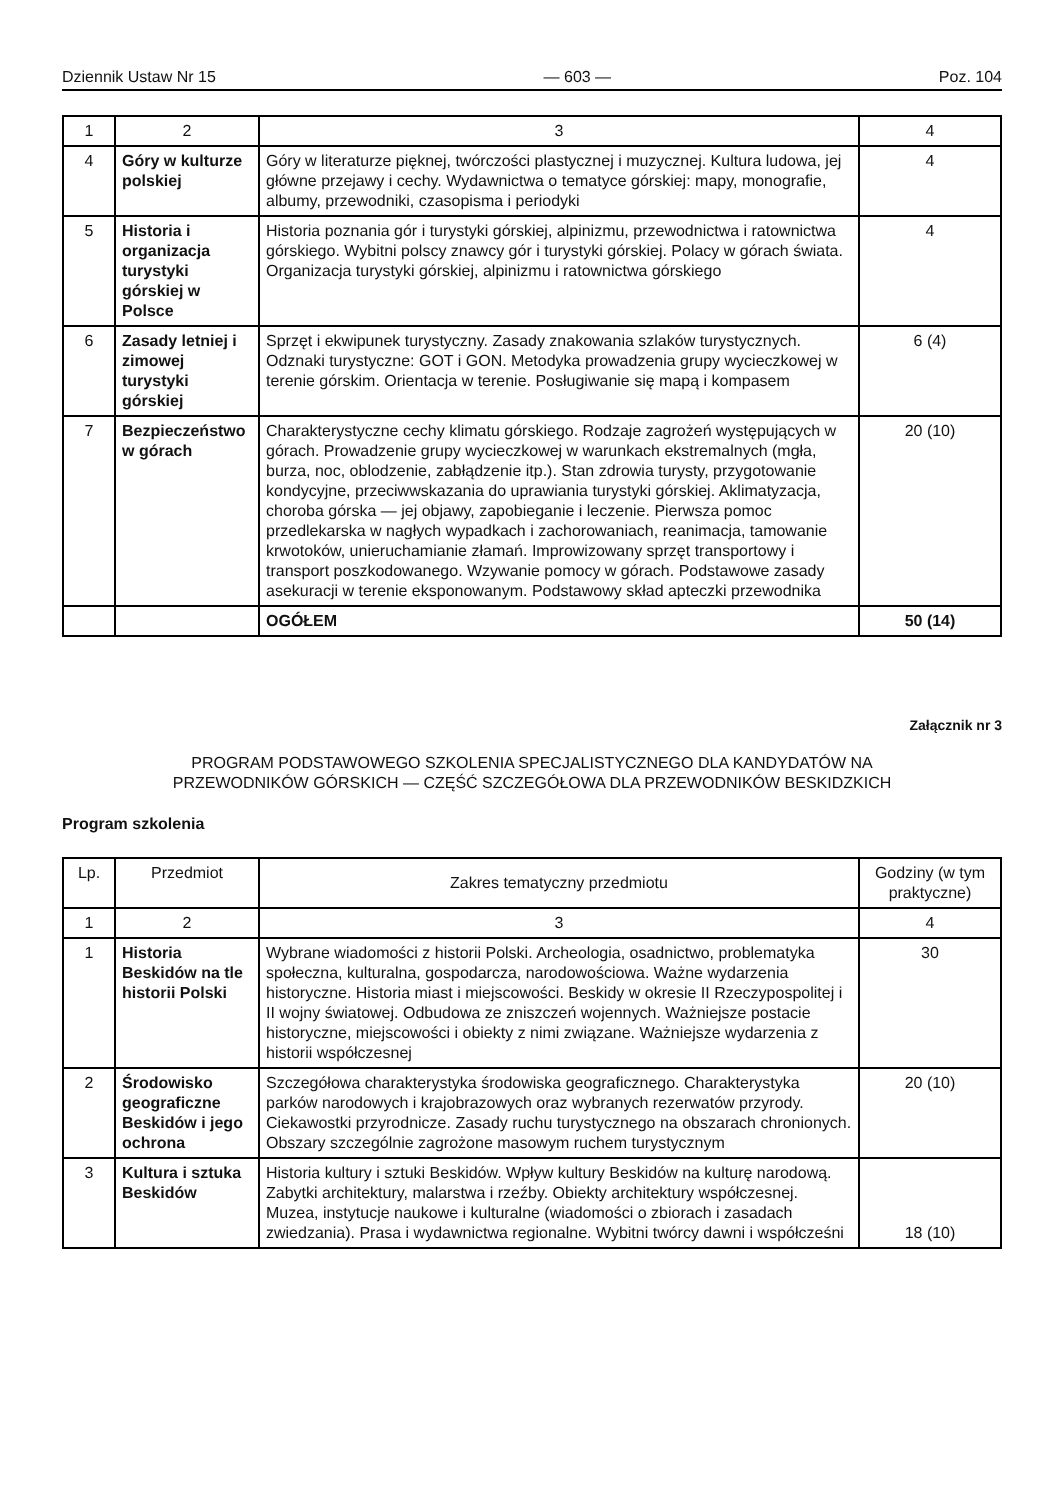Dziennik Ustaw Nr 15 — 603 — Poz. 104
| 1 | 2 | 3 | 4 |
| 4 | Góry w kulturze polskiej | Góry w literaturze pięknej, twórczości plastycznej i muzycznej. Kultura ludowa, jej główne przejawy i cechy. Wydawnictwa o tematyce górskiej: mapy, monografie, albumy, przewodniki, czasopisma i periodyki | 4 |
| 5 | Historia i organizacja turystyki górskiej w Polsce | Historia poznania gór i turystyki górskiej, alpinizmu, przewodnictwa i ratownictwa górskiego. Wybitni polscy znawcy gór i turystyki górskiej. Polacy w górach świata. Organizacja turystyki górskiej, alpinizmu i ratownictwa górskiego | 4 |
| 6 | Zasady letniej i zimowej turystyki górskiej | Sprzęt i ekwipunek turystyczny. Zasady znakowania szlaków turystycznych. Odznaki turystyczne: GOT i GON. Metodyka prowadzenia grupy wycieczkowej w terenie górskim. Orientacja w terenie. Posługiwanie się mapą i kompasem | 6 (4) |
| 7 | Bezpieczeństwo w górach | Charakterystyczne cechy klimatu górskiego. Rodzaje zagrożeń występujących w górach. Prowadzenie grupy wycieczkowej w warunkach ekstremalnych (mgła, burza, noc, oblodzenie, zabłądzenie itp.). Stan zdrowia turysty, przygotowanie kondycyjne, przeciwwskazania do uprawiania turystyki górskiej. Aklimatyzacja, choroba górska — jej objawy, zapobieganie i leczenie. Pierwsza pomoc przedlekarska w nagłych wypadkach i zachorowaniach, reanimacja, tamowanie krwotoków, unieruchamianie złamań. Improwizowany sprzęt transportowy i transport poszkodowanego. Wzywanie pomocy w górach. Podstawowe zasady asekuracji w terenie eksponowanym. Podstawowy skład apteczki przewodnika | 20 (10) |
| | | OGÓŁEM | 50 (14) |
Załącznik nr 3
PROGRAM PODSTAWOWEGO SZKOLENIA SPECJALISTYCZNEGO DLA KANDYDATÓW NA
PRZEWODNIKÓW GÓRSKICH — CZĘŚĆ SZCZEGÓŁOWA DLA PRZEWODNIKÓW BESKIDZKICH
Program szkolenia
| Lp. | Przedmiot | Zakres tematyczny przedmiotu | Godziny (w tym praktyczne) |
| --- | --- | --- | --- |
| 1 | 2 | 3 | 4 |
| 1 | Historia Beskidów na tle historii Polski | Wybrane wiadomości z historii Polski. Archeologia, osadnictwo, problematyka społeczna, kulturalna, gospodarcza, narodowościowa. Ważne wydarzenia historyczne. Historia miast i miejscowości. Beskidy w okresie II Rzeczypospolitej i II wojny światowej. Odbudowa ze zniszczeń wojennych. Ważniejsze postacie historyczne, miejscowości i obiekty z nimi związane. Ważniejsze wydarzenia z historii współczesnej | 30 |
| 2 | Środowisko geograficzne Beskidów i jego ochrona | Szczegółowa charakterystyka środowiska geograficznego. Charakterystyka parków narodowych i krajobrazowych oraz wybranych rezerwatów przyrody. Ciekawostki przyrodnicze. Zasady ruchu turystycznego na obszarach chronionych. Obszary szczególnie zagrożone masowym ruchem turystycznym | 20 (10) |
| 3 | Kultura i sztuka Beskidów | Historia kultury i sztuki Beskidów. Wpływ kultury Beskidów na kulturę narodową. Zabytki architektury, malarstwa i rzeźby. Obiekty architektury współczesnej. Muzea, instytucje naukowe i kulturalne (wiadomości o zbiorach i zasadach zwiedzania). Prasa i wydawnictwa regionalne. Wybitni twórcy dawni i współcześni | 18 (10) |